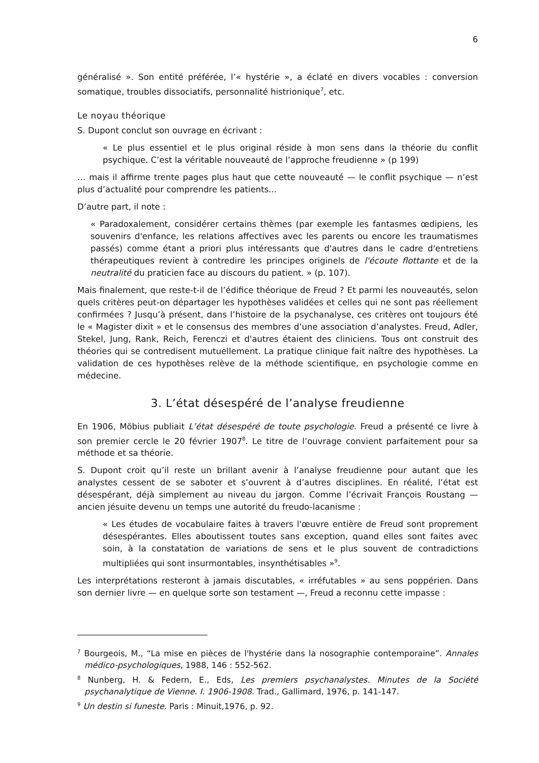6
généralisé ». Son entité préférée, l’« hystérie », a éclaté en divers vocables : conversion somatique, troubles dissociatifs, personnalité histrionique<sup>7</sup>, etc.
Le noyau théorique
S. Dupont conclut son ouvrage en écrivant :
« Le plus essentiel et le plus original réside à mon sens dans la théorie du conflit psychique. C’est la véritable nouveauté de l’approche freudienne » (p 199)
… mais il affirme trente pages plus haut que cette nouveauté — le conflit psychique — n’est plus d’actualité pour comprendre les patients...
D’autre part, il note :
« Paradoxalement, considérer certains thèmes (par exemple les fantasmes œdipiens, les souvenirs d'enfance, les relations affectives avec les parents ou encore les traumatismes passés) comme étant a priori plus intéressants que d'autres dans le cadre d'entretiens thérapeutiques revient à contredire les principes originels de l'écoute flottante et de la neutralité du praticien face au discours du patient. » (p. 107).
Mais finalement, que reste-t-il de l’édifice théorique de Freud ? Et parmi les nouveautés, selon quels critères peut-on départager les hypothèses validées et celles qui ne sont pas réellement confirmées ? Jusqu’à présent, dans l’histoire de la psychanalyse, ces critères ont toujours été le « Magister dixit » et le consensus des membres d’une association d’analystes. Freud, Adler, Stekel, Jung, Rank, Reich, Ferenczi et d'autres étaient des cliniciens. Tous ont construit des théories qui se contredisent mutuellement. La pratique clinique fait naître des hypothèses. La validation de ces hypothèses relève de la méthode scientifique, en psychologie comme en médecine.
3. L’état désespéré de l’analyse freudienne
En 1906, Möbius publiait L’état désespéré de toute psychologie. Freud a présenté ce livre à son premier cercle le 20 février 1907<sup>8</sup>. Le titre de l’ouvrage convient parfaitement pour sa méthode et sa théorie.
S. Dupont croit qu’il reste un brillant avenir à l’analyse freudienne pour autant que les analystes cessent de se saboter et s’ouvrent à d’autres disciplines. En réalité, l’état est désespérant, déjà simplement au niveau du jargon. Comme l’écrivait François Roustang — ancien jésuite devenu un temps une autorité du freudo-lacanisme :
« Les études de vocabulaire faites à travers l'œuvre entière de Freud sont proprement désespérantes. Elles aboutissent toutes sans exception, quand elles sont faites avec soin, à la constatation de variations de sens et le plus souvent de contradictions multipliées qui sont insurmontables, insynthétisables »<sup>9</sup>.
Les interprétations resteront à jamais discutables, « irréfutables » au sens poppérien. Dans son dernier livre — en quelque sorte son testament —, Freud a reconnu cette impasse :
<sup>7</sup> Bourgeois, M., “La mise en pièces de l'hystérie dans la nosographie contemporaine”. Annales médico-psychologiques, 1988, 146 : 552-562.
<sup>8</sup> Nunberg, H. & Federn, E., Eds, Les premiers psychanalystes. Minutes de la Société psychanalytique de Vienne. I. 1906-1908. Trad., Gallimard, 1976, p. 141-147.
<sup>9</sup> Un destin si funeste. Paris : Minuit,1976, p. 92.